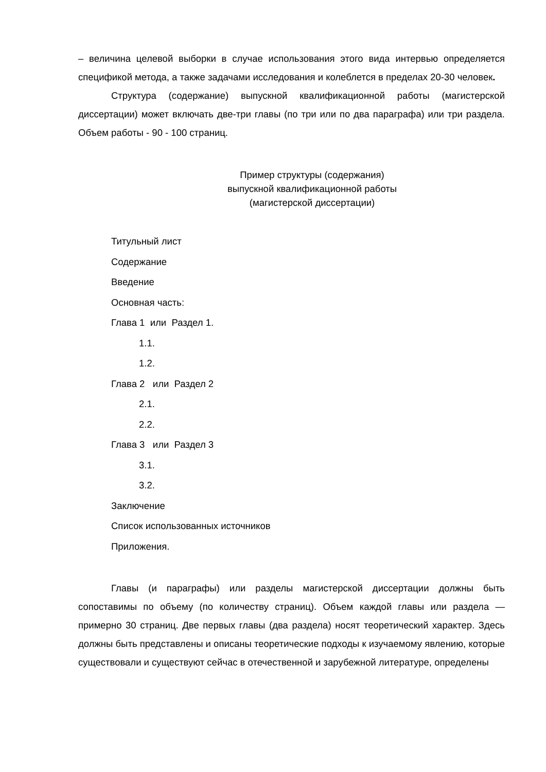– величина целевой выборки в случае использования этого вида интервью определяется спецификой метода, а также задачами исследования и колеблется в пределах 20-30 человек.
Структура (содержание) выпускной квалификационной работы (магистерской диссертации) может включать две-три главы (по три или по два параграфа) или три раздела. Объем работы - 90 - 100 страниц.
Пример структуры (содержания)
выпускной квалификационной работы
(магистерской диссертации)
Титульный лист
Содержание
Введение
Основная часть:
Глава 1 или Раздел 1.
1.1.
1.2.
Глава 2 или Раздел 2
2.1.
2.2.
Глава 3 или Раздел 3
3.1.
3.2.
Заключение
Список использованных источников
Приложения.
Главы (и параграфы) или разделы магистерской диссертации должны быть сопоставимы по объему (по количеству страниц). Объем каждой главы или раздела — примерно 30 страниц. Две первых главы (два раздела) носят теоретический характер. Здесь должны быть представлены и описаны теоретические подходы к изучаемому явлению, которые существовали и существуют сейчас в отечественной и зарубежной литературе, определены